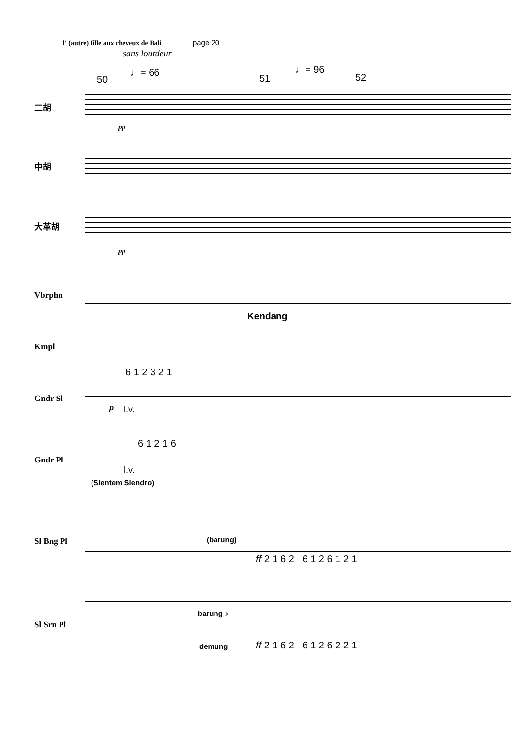l' (autre) fille aux cheveux de Bali page 20
sans lourdeur
50
♩= 66
51
♩= 96
52
二胡
pp
中胡
大革胡
pp
Vbrphn
Kendang
Kmpl
6 1 2 3 2 1
Gndr Sl
p l.v.
6 1 2 1 6
Gndr Pl
l.v.
(Slentem Slendro)
Sl Bng Pl (barung)
ff 2 1 6 2 6 1 2 6 1 2 1
Sl Srn Pl
barung ♪
demung ff 2 1 6 2 6 1 2 6 2 2 1